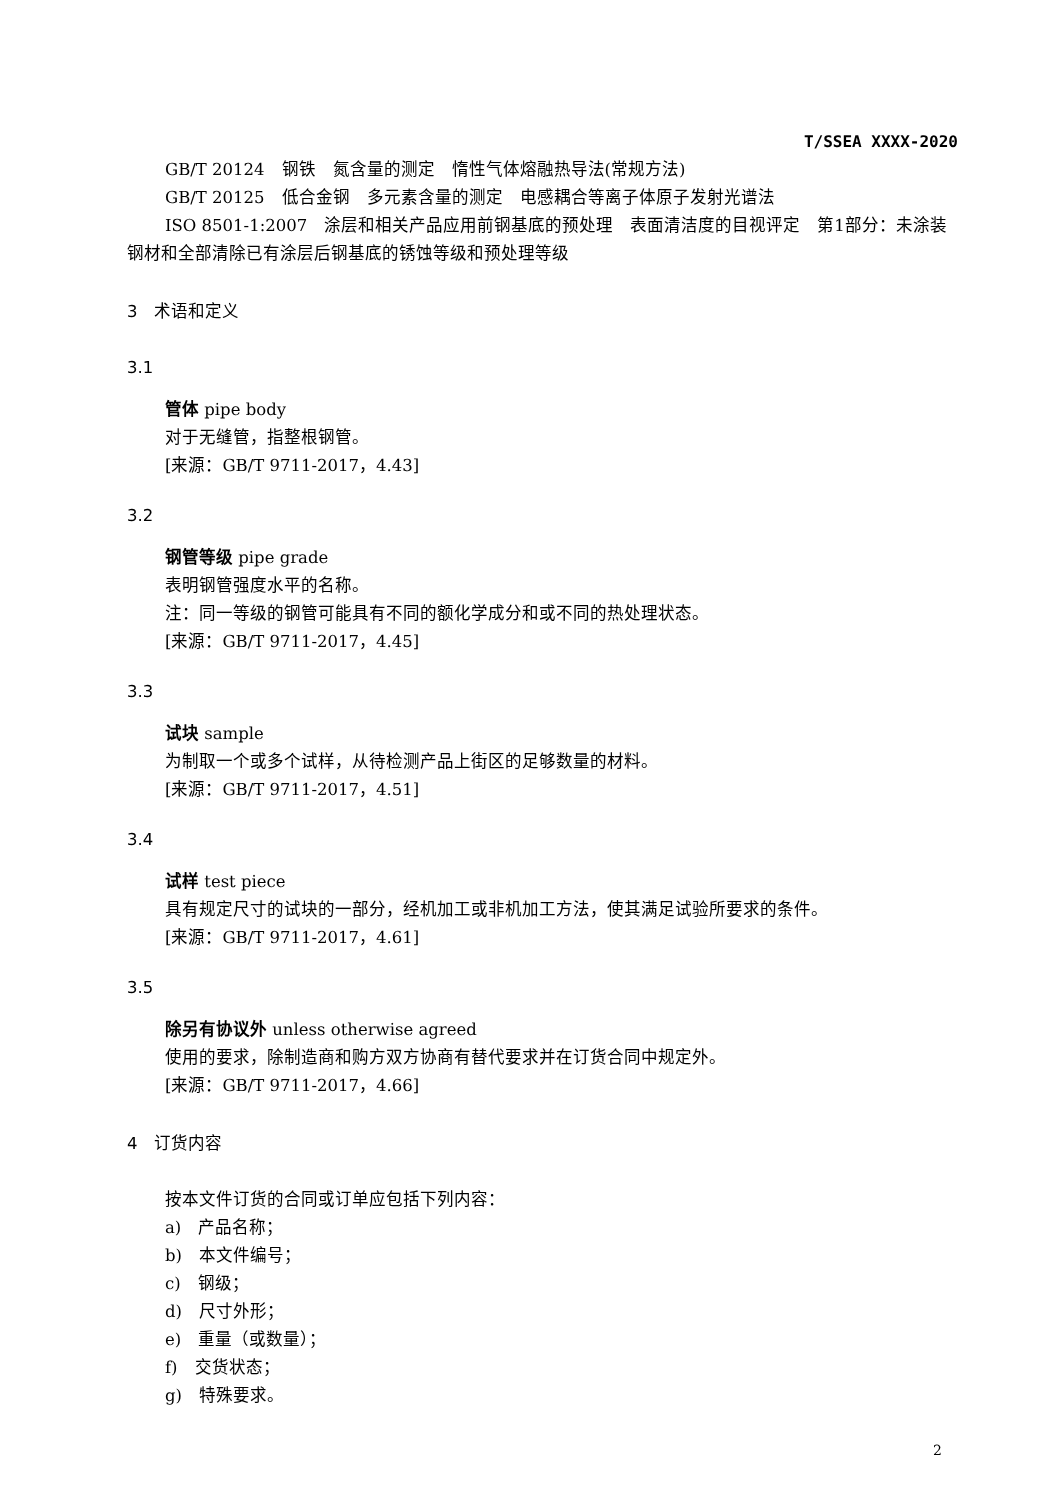T/SSEA XXXX-2020
GB/T 20124　钢铁　氮含量的测定　惰性气体熔融热导法(常规方法)
GB/T 20125　低合金钢　多元素含量的测定　电感耦合等离子体原子发射光谱法
ISO 8501-1:2007　涂层和相关产品应用前钢基底的预处理　表面清洁度的目视评定　第1部分：未涂装钢材和全部清除已有涂层后钢基底的锈蚀等级和预处理等级
3　术语和定义
3.1
管体 pipe body
对于无缝管，指整根钢管。
[来源：GB/T 9711-2017，4.43]
3.2
钢管等级 pipe grade
表明钢管强度水平的名称。
注：同一等级的钢管可能具有不同的额化学成分和或不同的热处理状态。
[来源：GB/T 9711-2017，4.45]
3.3
试块 sample
为制取一个或多个试样，从待检测产品上街区的足够数量的材料。
[来源：GB/T 9711-2017，4.51]
3.4
试样 test piece
具有规定尺寸的试块的一部分，经机加工或非机加工方法，使其满足试验所要求的条件。
[来源：GB/T 9711-2017，4.61]
3.5
除另有协议外 unless otherwise agreed
使用的要求，除制造商和购方双方协商有替代要求并在订货合同中规定外。
[来源：GB/T 9711-2017，4.66]
4　订货内容
按本文件订货的合同或订单应包括下列内容：
a)　产品名称；
b)　本文件编号；
c)　钢级；
d)　尺寸外形；
e)　重量（或数量）；
f)　交货状态；
g)　特殊要求。
2